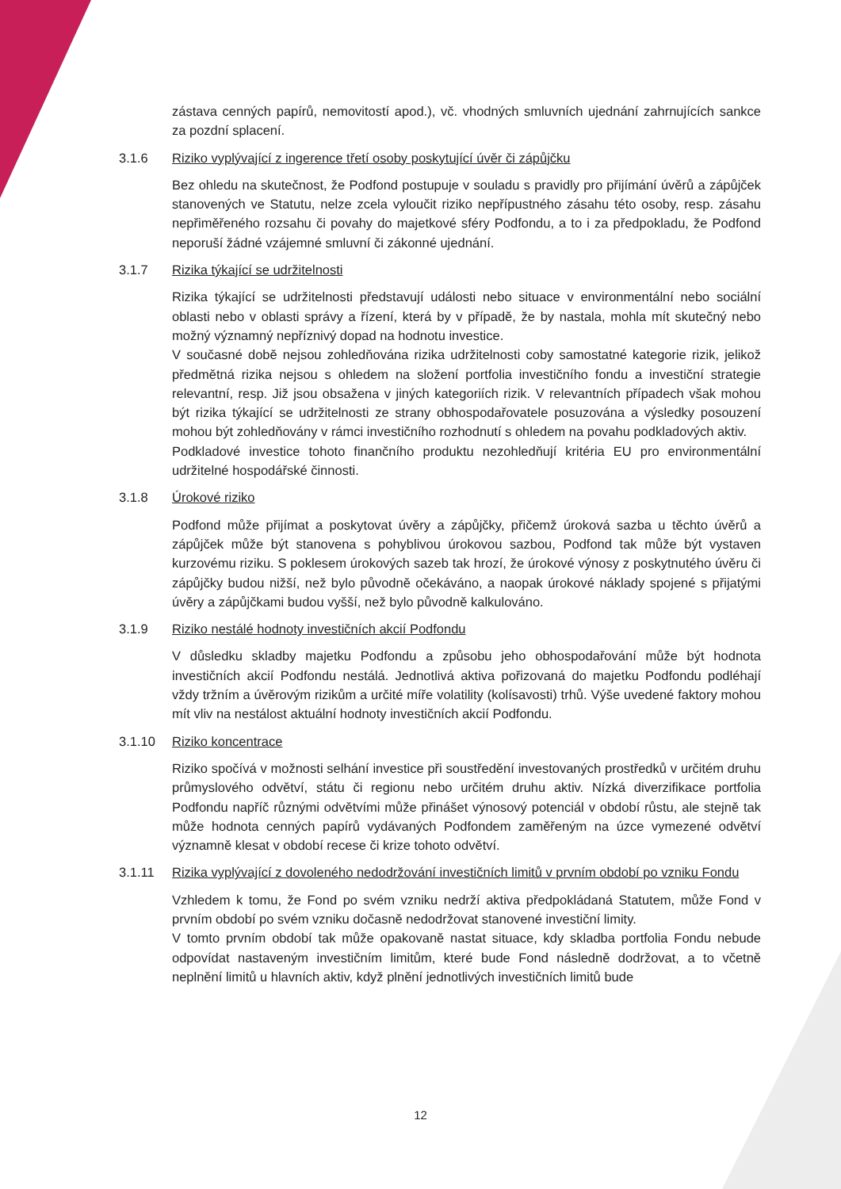zástava cenných papírů, nemovitostí apod.), vč. vhodných smluvních ujednání zahrnujících sankce za pozdní splacení.
3.1.6 Riziko vyplývající z ingerence třetí osoby poskytující úvěr či zápůjčku
Bez ohledu na skutečnost, že Podfond postupuje v souladu s pravidly pro přijímání úvěrů a zápůjček stanovených ve Statutu, nelze zcela vyloučit riziko nepřípustného zásahu této osoby, resp. zásahu nepřiměřeného rozsahu či povahy do majetkové sféry Podfondu, a to i za předpokladu, že Podfond neporuší žádné vzájemné smluvní či zákonné ujednání.
3.1.7 Rizika týkající se udržitelnosti
Rizika týkající se udržitelnosti představují události nebo situace v environmentální nebo sociální oblasti nebo v oblasti správy a řízení, která by v případě, že by nastala, mohla mít skutečný nebo možný významný nepříznivý dopad na hodnotu investice.
V současné době nejsou zohledňována rizika udržitelnosti coby samostatné kategorie rizik, jelikož předmětná rizika nejsou s ohledem na složení portfolia investičního fondu a investiční strategie relevantní, resp. Již jsou obsažena v jiných kategoriích rizik. V relevantních případech však mohou být rizika týkající se udržitelnosti ze strany obhospodařovatele posuzována a výsledky posouzení mohou být zohledňovány v rámci investičního rozhodnutí s ohledem na povahu podkladových aktiv.
Podkladové investice tohoto finančního produktu nezohledňují kritéria EU pro environmentální udržitelné hospodářské činnosti.
3.1.8 Úrokové riziko
Podfond může přijímat a poskytovat úvěry a zápůjčky, přičemž úroková sazba u těchto úvěrů a zápůjček může být stanovena s pohyblivou úrokovou sazbou, Podfond tak může být vystaven kurzovému riziku. S poklesem úrokových sazeb tak hrozí, že úrokové výnosy z poskytnutého úvěru či zápůjčky budou nižší, než bylo původně očekáváno, a naopak úrokové náklady spojené s přijatými úvěry a zápůjčkami budou vyšší, než bylo původně kalkulováno.
3.1.9 Riziko nestálé hodnoty investičních akcií Podfondu
V důsledku skladby majetku Podfondu a způsobu jeho obhospodařování může být hodnota investičních akcií Podfondu nestálá. Jednotlivá aktiva pořizovaná do majetku Podfondu podléhají vždy tržním a úvěrovým rizikům a určité míře volatility (kolísavosti) trhů. Výše uvedené faktory mohou mít vliv na nestálost aktuální hodnoty investičních akcií Podfondu.
3.1.10 Riziko koncentrace
Riziko spočívá v možnosti selhání investice při soustředění investovaných prostředků v určitém druhu průmyslového odvětví, státu či regionu nebo určitém druhu aktiv. Nízká diverzifikace portfolia Podfondu napříč různými odvětvími může přinášet výnosový potenciál v období růstu, ale stejně tak může hodnota cenných papírů vydávaných Podfondem zaměřeným na úzce vymezené odvětví významně klesat v období recese či krize tohoto odvětví.
3.1.11 Rizika vyplývající z dovoleného nedodržování investičních limitů v prvním období po vzniku Fondu
Vzhledem k tomu, že Fond po svém vzniku nedrží aktiva předpokládaná Statutem, může Fond v prvním období po svém vzniku dočasně nedodržovat stanovené investiční limity.
V tomto prvním období tak může opakovaně nastat situace, kdy skladba portfolia Fondu nebude odpovídat nastaveným investičním limitům, které bude Fond následně dodržovat, a to včetně neplnění limitů u hlavních aktiv, když plnění jednotlivých investičních limitů bude
12